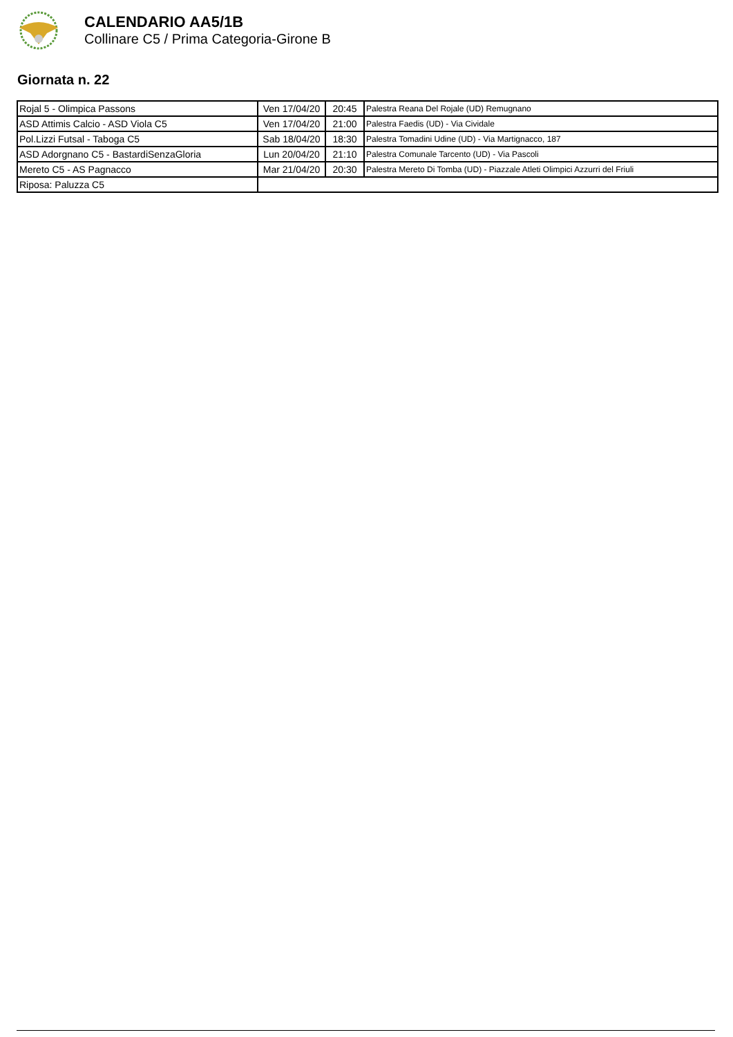CALENDARIO AA5/1B
Collinare C5 / Prima Categoria-Girone B
Giornata n. 22
| Rojal 5 - Olimpica Passons | Ven 17/04/20 | 20:45 | Palestra Reana Del Rojale (UD) Remugnano |
| ASD Attimis Calcio - ASD Viola C5 | Ven 17/04/20 | 21:00 | Palestra Faedis (UD) - Via Cividale |
| Pol.Lizzi Futsal - Taboga C5 | Sab 18/04/20 | 18:30 | Palestra Tomadini Udine (UD) - Via Martignacco, 187 |
| ASD Adorgnano C5 - BastardiSenzaGloria | Lun 20/04/20 | 21:10 | Palestra Comunale Tarcento (UD) - Via Pascoli |
| Mereto C5 - AS Pagnacco | Mar 21/04/20 | 20:30 | Palestra Mereto Di Tomba (UD) - Piazzale Atleti Olimpici Azzurri del Friuli |
| Riposa: Paluzza C5 | | | |